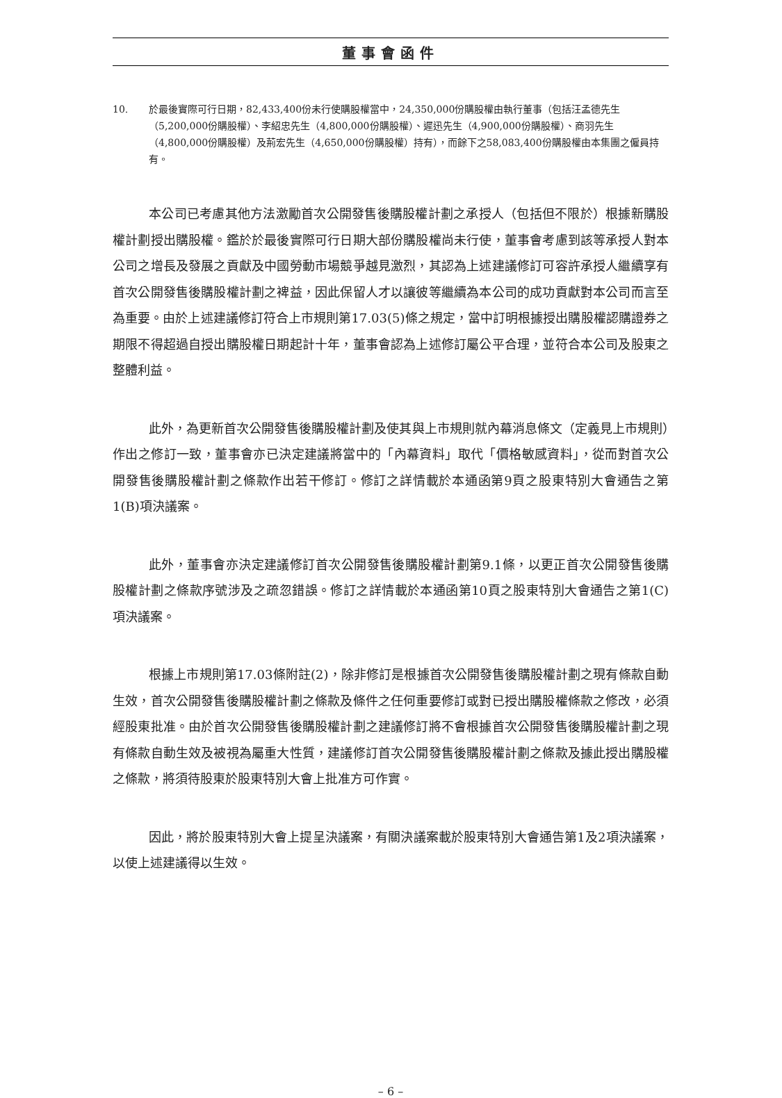董事會函件
10. 於最後實際可行日期，82,433,400份未行使購股權當中，24,350,000份購股權由執行董事（包括汪孟德先生（5,200,000份購股權）、李紹忠先生（4,800,000份購股權）、遲迅先生（4,900,000份購股權）、商羽先生（4,800,000份購股權）及荊宏先生（4,650,000份購股權）持有），而餘下之58,083,400份購股權由本集團之僱員持有。
本公司已考慮其他方法激勵首次公開發售後購股權計劃之承授人（包括但不限於）根據新購股權計劃授出購股權。鑑於於最後實際可行日期大部份購股權尚未行使，董事會考慮到該等承授人對本公司之增長及發展之貢獻及中國勞動市場競爭越見激烈，其認為上述建議修訂可容許承授人繼續享有首次公開發售後購股權計劃之裨益，因此保留人才以讓彼等繼續為本公司的成功貢獻對本公司而言至為重要。由於上述建議修訂符合上市規則第17.03(5)條之規定，當中訂明根據授出購股權認購證券之期限不得超過自授出購股權日期起計十年，董事會認為上述修訂屬公平合理，並符合本公司及股東之整體利益。
此外，為更新首次公開發售後購股權計劃及使其與上市規則就內幕消息條文（定義見上市規則）作出之修訂一致，董事會亦已決定建議將當中的「內幕資料」取代「價格敏感資料」，從而對首次公開發售後購股權計劃之條款作出若干修訂。修訂之詳情載於本通函第9頁之股東特別大會通告之第1(B)項決議案。
此外，董事會亦決定建議修訂首次公開發售後購股權計劃第9.1條，以更正首次公開發售後購股權計劃之條款序號涉及之疏忽錯誤。修訂之詳情載於本通函第10頁之股東特別大會通告之第1(C)項決議案。
根據上市規則第17.03條附註(2)，除非修訂是根據首次公開發售後購股權計劃之現有條款自動生效，首次公開發售後購股權計劃之條款及條件之任何重要修訂或對已授出購股權條款之修改，必須經股東批准。由於首次公開發售後購股權計劃之建議修訂將不會根據首次公開發售後購股權計劃之現有條款自動生效及被視為屬重大性質，建議修訂首次公開發售後購股權計劃之條款及據此授出購股權之條款，將須待股東於股東特別大會上批准方可作實。
因此，將於股東特別大會上提呈決議案，有關決議案載於股東特別大會通告第1及2項決議案，以使上述建議得以生效。
– 6 –